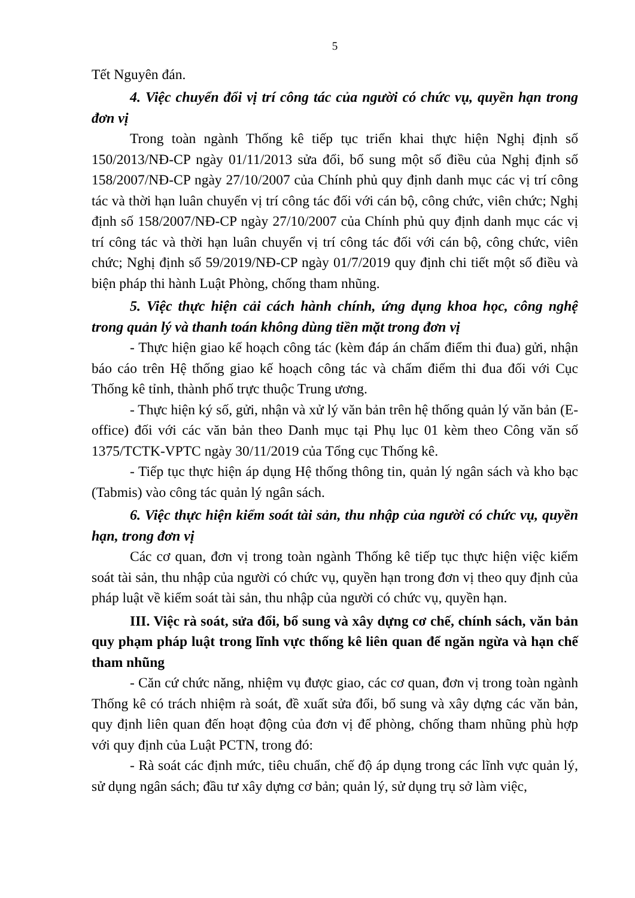5
Tết Nguyên đán.
4. Việc chuyển đổi vị trí công tác của người có chức vụ, quyền hạn trong đơn vị
Trong toàn ngành Thống kê tiếp tục triển khai thực hiện Nghị định số 150/2013/NĐ-CP ngày 01/11/2013 sửa đổi, bổ sung một số điều của Nghị định số 158/2007/NĐ-CP ngày 27/10/2007 của Chính phủ quy định danh mục các vị trí công tác và thời hạn luân chuyển vị trí công tác đối với cán bộ, công chức, viên chức; Nghị định số 158/2007/NĐ-CP ngày 27/10/2007 của Chính phủ quy định danh mục các vị trí công tác và thời hạn luân chuyển vị trí công tác đối với cán bộ, công chức, viên chức; Nghị định số 59/2019/NĐ-CP ngày 01/7/2019 quy định chi tiết một số điều và biện pháp thi hành Luật Phòng, chống tham nhũng.
5. Việc thực hiện cải cách hành chính, ứng dụng khoa học, công nghệ trong quản lý và thanh toán không dùng tiền mặt trong đơn vị
- Thực hiện giao kế hoạch công tác (kèm đáp án chấm điểm thi đua) gửi, nhận báo cáo trên Hệ thống giao kế hoạch công tác và chấm điểm thi đua đối với Cục Thống kê tỉnh, thành phố trực thuộc Trung ương.
- Thực hiện ký số, gửi, nhận và xử lý văn bản trên hệ thống quản lý văn bản (E-office) đối với các văn bản theo Danh mục tại Phụ lục 01 kèm theo Công văn số 1375/TCTK-VPTC ngày 30/11/2019 của Tổng cục Thống kê.
- Tiếp tục thực hiện áp dụng Hệ thống thông tin, quản lý ngân sách và kho bạc (Tabmis) vào công tác quản lý ngân sách.
6. Việc thực hiện kiểm soát tài sản, thu nhập của người có chức vụ, quyền hạn, trong đơn vị
Các cơ quan, đơn vị trong toàn ngành Thống kê tiếp tục thực hiện việc kiểm soát tài sản, thu nhập của người có chức vụ, quyền hạn trong đơn vị theo quy định của pháp luật về kiểm soát tài sản, thu nhập của người có chức vụ, quyền hạn.
III. Việc rà soát, sửa đổi, bổ sung và xây dựng cơ chế, chính sách, văn bản quy phạm pháp luật trong lĩnh vực thống kê liên quan để ngăn ngừa và hạn chế tham nhũng
- Căn cứ chức năng, nhiệm vụ được giao, các cơ quan, đơn vị trong toàn ngành Thống kê có trách nhiệm rà soát, đề xuất sửa đổi, bổ sung và xây dựng các văn bản, quy định liên quan đến hoạt động của đơn vị để phòng, chống tham nhũng phù hợp với quy định của Luật PCTN, trong đó:
- Rà soát các định mức, tiêu chuẩn, chế độ áp dụng trong các lĩnh vực quản lý, sử dụng ngân sách; đầu tư xây dựng cơ bản; quản lý, sử dụng trụ sở làm việc,